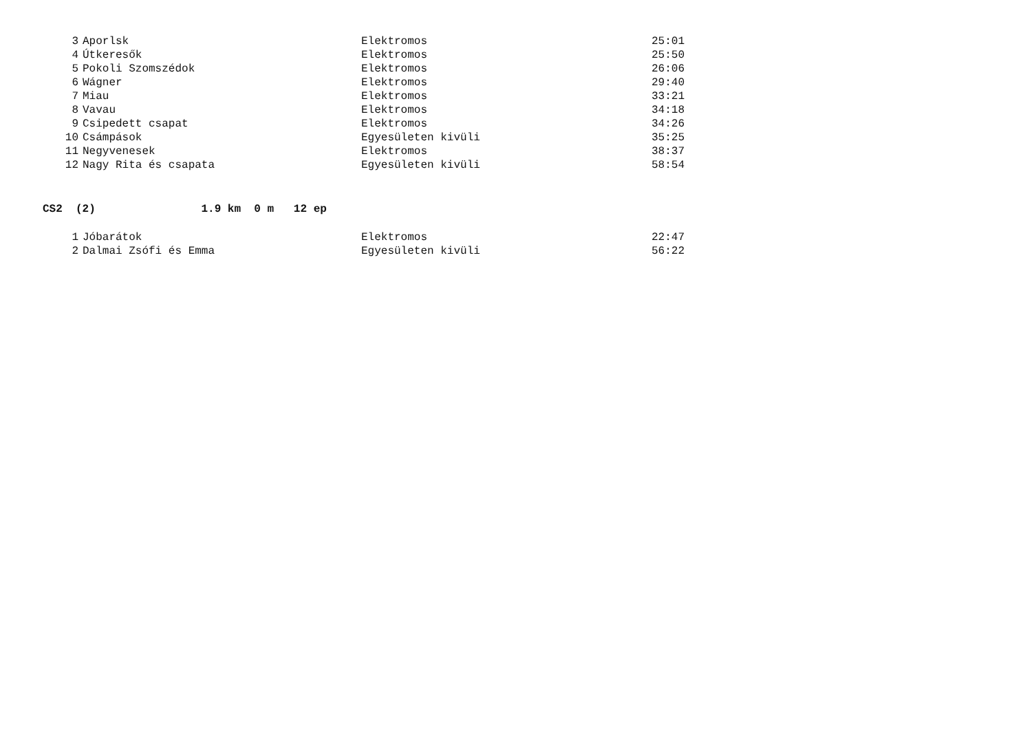| 3 | Aporlsk | Elektromos | 25:01 |
| 4 | Útkeresők | Elektromos | 25:50 |
| 5 | Pokoli Szomszédok | Elektromos | 26:06 |
| 6 | Wágner | Elektromos | 29:40 |
| 7 | Miau | Elektromos | 33:21 |
| 8 | Vavau | Elektromos | 34:18 |
| 9 | Csipedett csapat | Elektromos | 34:26 |
| 10 | Csámpások | Egyesületen kivüli | 35:25 |
| 11 | Negyvenesek | Elektromos | 38:37 |
| 12 | Nagy Rita és csapata | Egyesületen kivüli | 58:54 |
CS2 (2) 1.9 km 0 m 12 ep
| 1 | Jóbarátok | Elektromos | 22:47 |
| 2 | Dalmai Zsófi és Emma | Egyesületen kivüli | 56:22 |